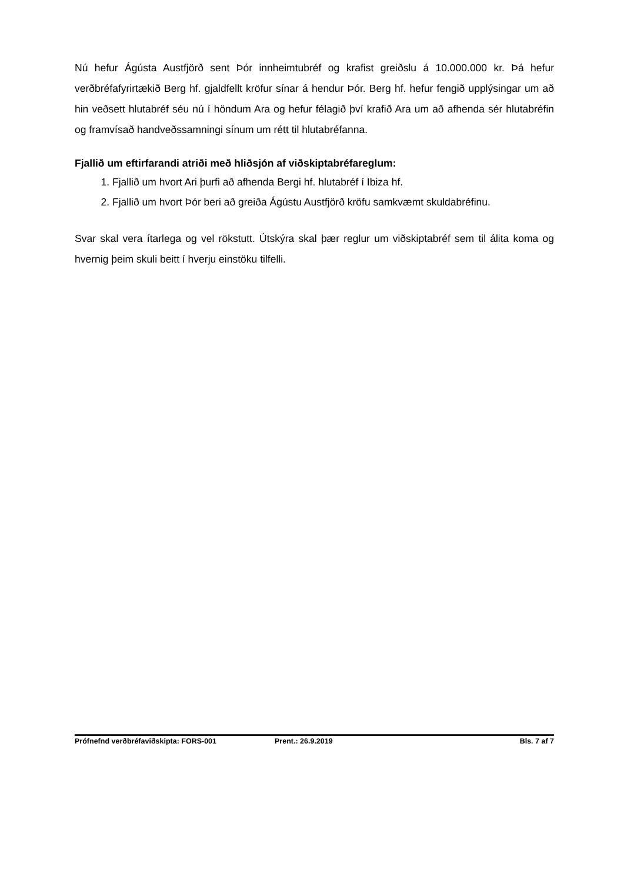Nú hefur Ágústa Austfjörð sent Þór innheimtubréf og krafist greiðslu á 10.000.000 kr. Þá hefur verðbréfafyrirtækið Berg hf. gjaldfellt kröfur sínar á hendur Þór. Berg hf. hefur fengið upplýsingar um að hin veðsett hlutabréf séu nú í höndum Ara og hefur félagið því krafið Ara um að afhenda sér hlutabréfin og framvísað handveðssamningi sínum um rétt til hlutabréfanna.
Fjallið um eftirfarandi atriði með hliðsjón af viðskiptabréfareglum:
1. Fjallið um hvort Ari þurfi að afhenda Bergi hf. hlutabréf í Ibiza hf.
2. Fjallið um hvort Þór beri að greiða Ágústu Austfjörð kröfu samkvæmt skuldabréfinu.
Svar skal vera ítarlega og vel rökstutt. Útskýra skal þær reglur um viðskiptabréf sem til álita koma og hvernig þeim skuli beitt í hverju einstöku tilfelli.
Prófnefnd verðbréfaviðskipta: FORS-001 Prent.: 26.9.2019 Bls. 7 af 7